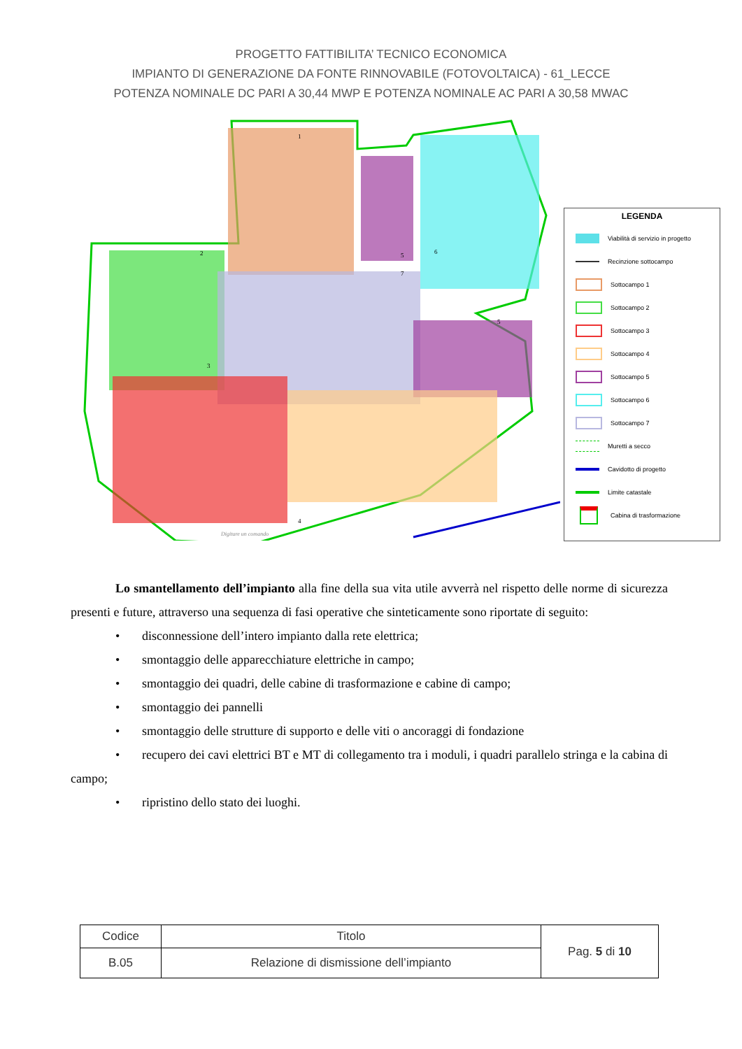PROGETTO FATTIBILITA’ TECNICO ECONOMICA
IMPIANTO DI GENERAZIONE DA FONTE RINNOVABILE (FOTOVOLTAICA) - 61_LECCE
POTENZA NOMINALE DC PARI A 30,44 MWP E POTENZA NOMINALE AC PARI A 30,58 MWAC
1
2
3
4
5
6
7
5
Digitare un comando
LEGENDA
Viabilità di servizio in progetto
Recinzione sottocampo
Sottocampo 1
Sottocampo 2
Sottocampo 3
Sottocampo 4
Sottocampo 5
Sottocampo 6
Sottocampo 7
Muretti a secco
Cavidotto di progetto
Limite catastale
Cabina di trasformazione
Lo smantellamento dell’impianto alla fine della sua vita utile avverrà nel rispetto delle norme di sicurezza presenti e future, attraverso una sequenza di fasi operative che sinteticamente sono riportate di seguito:
• disconnessione dell’intero impianto dalla rete elettrica;
• smontaggio delle apparecchiature elettriche in campo;
• smontaggio dei quadri, delle cabine di trasformazione e cabine di campo;
• smontaggio dei pannelli
• smontaggio delle strutture di supporto e delle viti o ancoraggi di fondazione
• recupero dei cavi elettrici BT e MT di collegamento tra i moduli, i quadri parallelo stringa e la cabina di campo;
• ripristino dello stato dei luoghi.
| Codice | Titolo | Pag. 5 di 10 |
| B.05 | Relazione di dismissione dell’impianto | |